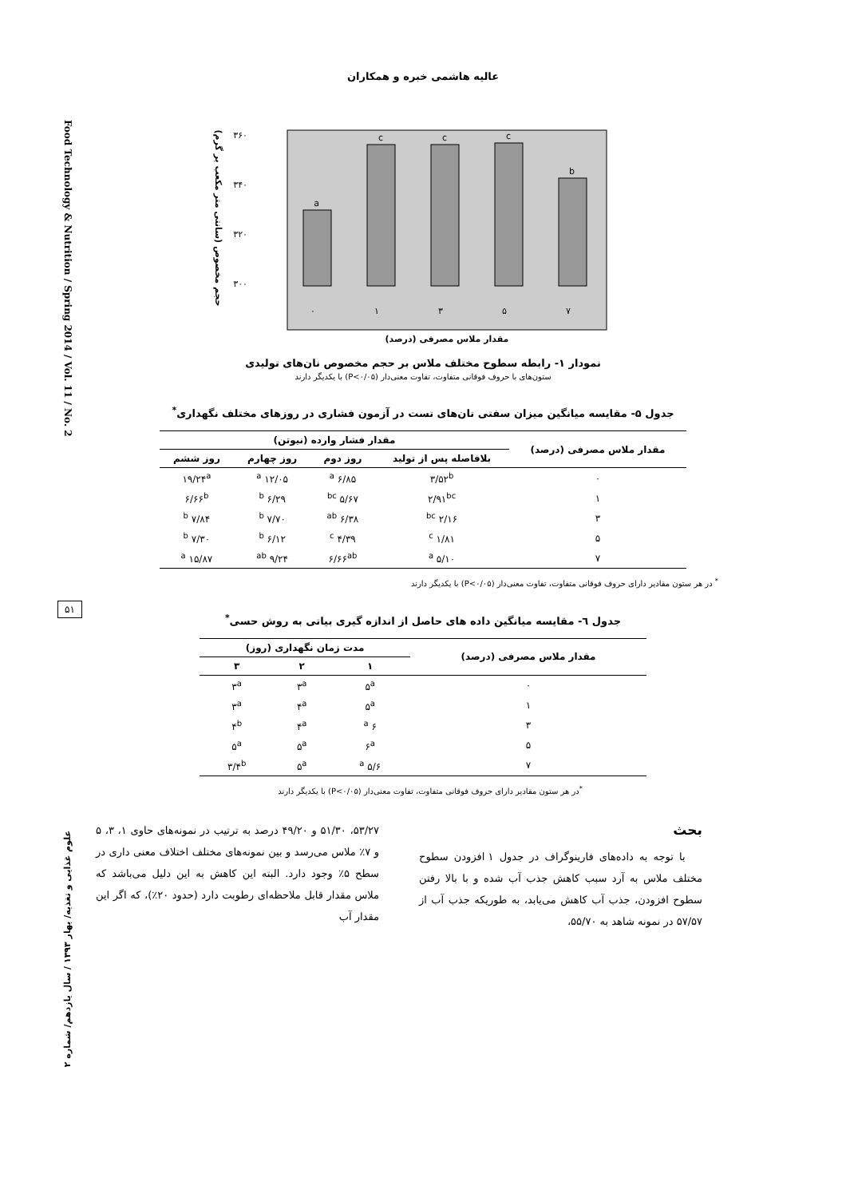عالیه هاشمی خبره و همکاران
Food Technology & Nutrition / Spring 2014 / Vol. 11 / No. 2
۵۱
علوم غذایی و تغذیه/ بهار ۱۳۹۳ / سال یازدهم/ شماره ۲
حجم مخصوص (سانتی متر مکعب بر گرم)
۳۶۰
۳۴۰
۳۲۰
۳۰۰
a
c
c
c
b
۰
۱
۳
۵
۷
مقدار ملاس مصرفی (درصد)
نمودار ۱- رابطه سطوح مختلف ملاس بر حجم مخصوص نان‌های تولیدی
ستون‌های با حروف فوقانی متفاوت، تفاوت معنی‌دار (P<۰/۰۵) با یکدیگر دارند
جدول ۵- مقایسه میانگین میزان سفتی نان‌های تست در آزمون فشاری در روزهای مختلف نگهداری<sup>*</sup>
| مقدار ملاس مصرفی (درصد) | مقدار فشار وارده (نیوتن) | | | |
| --- | --- | --- | --- | --- |
| | بلافاصله پس از تولید | روز دوم | روز چهارم | روز ششم |
| ۰ | ۳/۵۲<sup>b</sup> | ۶/۸۵ <sup>a</sup> | ۱۲/۰۵ <sup>a</sup> | ۱۹/۲۴<sup>a</sup> |
| ۱ | ۲/۹۱<sup>bc</sup> | ۵/۶۷ <sup>bc</sup> | ۶/۲۹ <sup>b</sup> | ۶/۶۶<sup>b</sup> |
| ۳ | ۲/۱۶ <sup>bc</sup> | ۶/۳۸ <sup>ab</sup> | ۷/۷۰ <sup>b</sup> | ۷/۸۴ <sup>b</sup> |
| ۵ | ۱/۸۱ <sup>c</sup> | ۴/۳۹ <sup>c</sup> | ۶/۱۲ <sup>b</sup> | ۷/۳۰ <sup>b</sup> |
| ۷ | ۵/۱۰ <sup>a</sup> | ۶/۶۶<sup>ab</sup> | ۹/۲۴ <sup>ab</sup> | ۱۵/۸۷ <sup>a</sup> |
<sup>*</sup> در هر ستون مقادیر دارای حروف فوقانی متفاوت، تفاوت معنی‌دار (P<۰/۰۵) با یکدیگر دارند
جدول ٦- مقایسه میانگین داده های حاصل از اندازه گیری بیاتی به روش حسی<sup>*</sup>
| مقدار ملاس مصرفی (درصد) | مدت زمان نگهداری (روز) | | |
| --- | --- | --- | --- |
| | ۱ | ۲ | ۳ |
| ۰ | ۵<sup>a</sup> | ۳<sup>a</sup> | ۳<sup>a</sup> |
| ۱ | ۵<sup>a</sup> | ۴<sup>a</sup> | ۳<sup>a</sup> |
| ۳ | ۶ <sup>a</sup> | ۴<sup>a</sup> | ۴<sup>b</sup> |
| ۵ | ۶<sup>a</sup> | ۵<sup>a</sup> | ۵<sup>a</sup> |
| ۷ | ۵/۶ <sup>a</sup> | ۵<sup>a</sup> | ۳/۴<sup>b</sup> |
<sup>*</sup> در هر ستون مقادیر دارای حروف فوقانی متفاوت، تفاوت معنی‌دار (P<۰/۰۵) با یکدیگر دارند
بحث
با توجه به داده‌های فارینوگراف در جدول ۱ افزودن سطوح مختلف ملاس به آرد سبب کاهش جذب آب شده و با بالا رفتن سطوح افزودن، جذب آب کاهش می‌یابد، به طوریکه جذب آب از ۵۷/۵۷ در نمونه شاهد به ۵۵/۷۰،
۵۳/۲۷، ۵۱/۳۰ و ۴۹/۲۰ درصد به ترتیب در نمونه‌های حاوی ۱، ۳، ۵ و ۷٪ ملاس می‌رسد و بین نمونه‌های مختلف اختلاف معنی داری در سطح ۵٪ وجود دارد. البته این کاهش به این دلیل می‌باشد که ملاس مقدار قابل ملاحظه‌ای رطوبت دارد (حدود ۲۰٪)، که اگر این مقدار آب